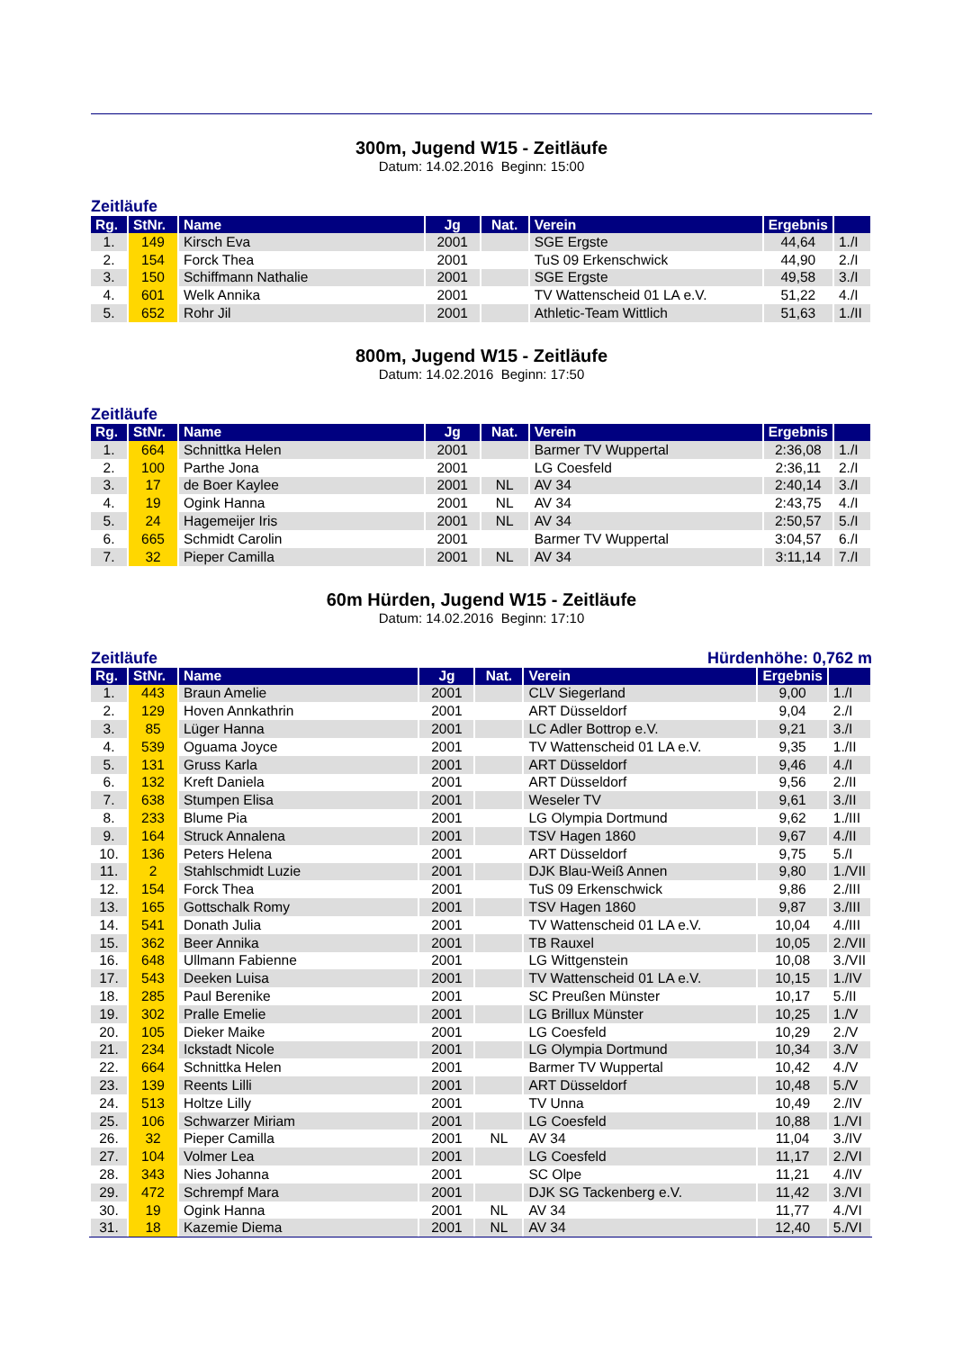300m, Jugend W15 - Zeitläufe
Datum: 14.02.2016 Beginn: 15:00
Zeitläufe
| Rg. | StNr. | Name | Jg | Nat. | Verein | Ergebnis | |
| --- | --- | --- | --- | --- | --- | --- | --- |
| 1. | 149 | Kirsch Eva | 2001 | | SGE Ergste | 44,64 | 1./I |
| 2. | 154 | Forck Thea | 2001 | | TuS 09 Erkenschwick | 44,90 | 2./I |
| 3. | 150 | Schiffmann Nathalie | 2001 | | SGE Ergste | 49,58 | 3./I |
| 4. | 601 | Welk Annika | 2001 | | TV Wattenscheid 01 LA e.V. | 51,22 | 4./I |
| 5. | 652 | Rohr Jil | 2001 | | Athletic-Team Wittlich | 51,63 | 1./II |
800m, Jugend W15 - Zeitläufe
Datum: 14.02.2016 Beginn: 17:50
Zeitläufe
| Rg. | StNr. | Name | Jg | Nat. | Verein | Ergebnis | |
| --- | --- | --- | --- | --- | --- | --- | --- |
| 1. | 664 | Schnittka Helen | 2001 | | Barmer TV Wuppertal | 2:36,08 | 1./I |
| 2. | 100 | Parthe Jona | 2001 | | LG Coesfeld | 2:36,11 | 2./I |
| 3. | 17 | de Boer Kaylee | 2001 | NL | AV 34 | 2:40,14 | 3./I |
| 4. | 19 | Ogink Hanna | 2001 | NL | AV 34 | 2:43,75 | 4./I |
| 5. | 24 | Hagemeijer Iris | 2001 | NL | AV 34 | 2:50,57 | 5./I |
| 6. | 665 | Schmidt Carolin | 2001 | | Barmer TV Wuppertal | 3:04,57 | 6./I |
| 7. | 32 | Pieper Camilla | 2001 | NL | AV 34 | 3:11,14 | 7./I |
60m Hürden, Jugend W15 - Zeitläufe
Datum: 14.02.2016 Beginn: 17:10
Zeitläufe Hürdenhöhe: 0,762 m
| Rg. | StNr. | Name | Jg | Nat. | Verein | Ergebnis | |
| --- | --- | --- | --- | --- | --- | --- | --- |
| 1. | 443 | Braun Amelie | 2001 | | CLV Siegerland | 9,00 | 1./I |
| 2. | 129 | Hoven Annkathrin | 2001 | | ART Düsseldorf | 9,04 | 2./I |
| 3. | 85 | Lüger Hanna | 2001 | | LC Adler Bottrop e.V. | 9,21 | 3./I |
| 4. | 539 | Oguama Joyce | 2001 | | TV Wattenscheid 01 LA e.V. | 9,35 | 1./II |
| 5. | 131 | Gruss Karla | 2001 | | ART Düsseldorf | 9,46 | 4./I |
| 6. | 132 | Kreft Daniela | 2001 | | ART Düsseldorf | 9,56 | 2./II |
| 7. | 638 | Stumpen Elisa | 2001 | | Weseler TV | 9,61 | 3./II |
| 8. | 233 | Blume Pia | 2001 | | LG Olympia Dortmund | 9,62 | 1./III |
| 9. | 164 | Struck Annalena | 2001 | | TSV Hagen 1860 | 9,67 | 4./II |
| 10. | 136 | Peters Helena | 2001 | | ART Düsseldorf | 9,75 | 5./I |
| 11. | 2 | Stahlschmidt Luzie | 2001 | | DJK Blau-Weiß Annen | 9,80 | 1./VII |
| 12. | 154 | Forck Thea | 2001 | | TuS 09 Erkenschwick | 9,86 | 2./III |
| 13. | 165 | Gottschalk Romy | 2001 | | TSV Hagen 1860 | 9,87 | 3./III |
| 14. | 541 | Donath Julia | 2001 | | TV Wattenscheid 01 LA e.V. | 10,04 | 4./III |
| 15. | 362 | Beer Annika | 2001 | | TB Rauxel | 10,05 | 2./VII |
| 16. | 648 | Ullmann Fabienne | 2001 | | LG Wittgenstein | 10,08 | 3./VII |
| 17. | 543 | Deeken Luisa | 2001 | | TV Wattenscheid 01 LA e.V. | 10,15 | 1./IV |
| 18. | 285 | Paul Berenike | 2001 | | SC Preußen Münster | 10,17 | 5./II |
| 19. | 302 | Pralle Emelie | 2001 | | LG Brillux Münster | 10,25 | 1./V |
| 20. | 105 | Dieker Maike | 2001 | | LG Coesfeld | 10,29 | 2./V |
| 21. | 234 | Ickstadt Nicole | 2001 | | LG Olympia Dortmund | 10,34 | 3./V |
| 22. | 664 | Schnittka Helen | 2001 | | Barmer TV Wuppertal | 10,42 | 4./V |
| 23. | 139 | Reents Lilli | 2001 | | ART Düsseldorf | 10,48 | 5./V |
| 24. | 513 | Holtze Lilly | 2001 | | TV Unna | 10,49 | 2./IV |
| 25. | 106 | Schwarzer Miriam | 2001 | | LG Coesfeld | 10,88 | 1./VI |
| 26. | 32 | Pieper Camilla | 2001 | NL | AV 34 | 11,04 | 3./IV |
| 27. | 104 | Volmer Lea | 2001 | | LG Coesfeld | 11,17 | 2./VI |
| 28. | 343 | Nies Johanna | 2001 | | SC Olpe | 11,21 | 4./IV |
| 29. | 472 | Schrempf Mara | 2001 | | DJK SG Tackenberg e.V. | 11,42 | 3./VI |
| 30. | 19 | Ogink Hanna | 2001 | NL | AV 34 | 11,77 | 4./VI |
| 31. | 18 | Kazemie Diema | 2001 | NL | AV 34 | 12,40 | 5./VI |